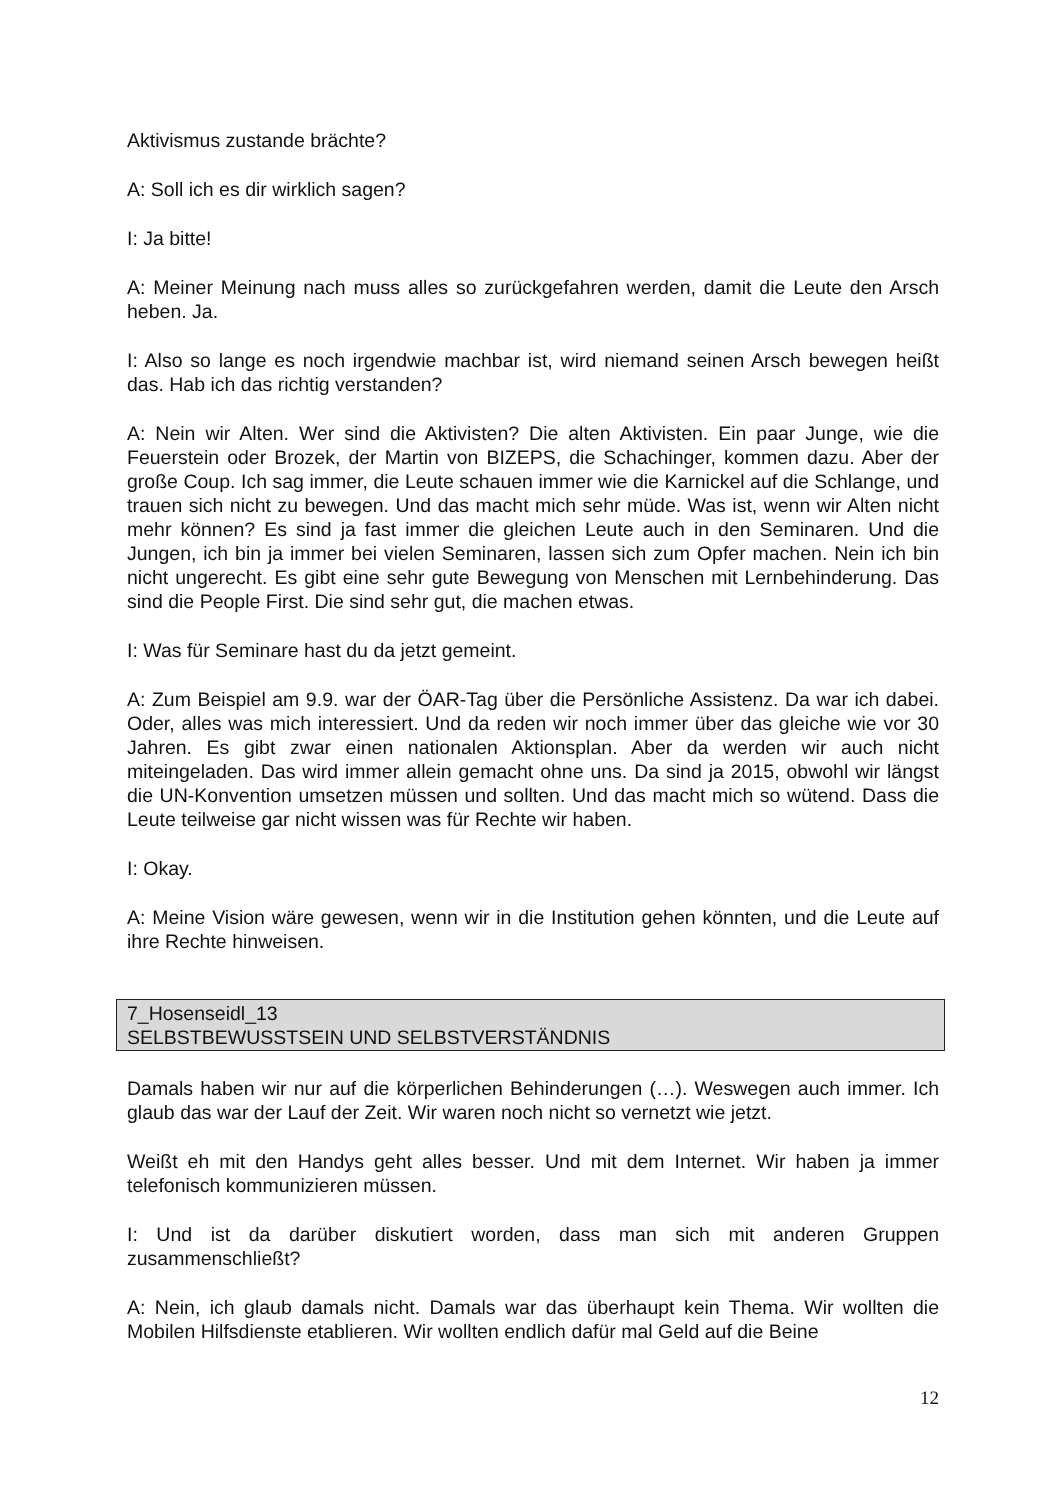Aktivismus zustande brächte?
A: Soll ich es dir wirklich sagen?
I: Ja bitte!
A: Meiner Meinung nach muss alles so zurückgefahren werden, damit die Leute den Arsch heben. Ja.
I: Also so lange es noch irgendwie machbar ist, wird niemand seinen Arsch bewegen heißt das. Hab ich das richtig verstanden?
A: Nein wir Alten. Wer sind die Aktivisten? Die alten Aktivisten. Ein paar Junge, wie die Feuerstein oder Brozek, der Martin von BIZEPS, die Schachinger, kommen dazu. Aber der große Coup. Ich sag immer, die Leute schauen immer wie die Karnickel auf die Schlange, und trauen sich nicht zu bewegen. Und das macht mich sehr müde. Was ist, wenn wir Alten nicht mehr können? Es sind ja fast immer die gleichen Leute auch in den Seminaren. Und die Jungen, ich bin ja immer bei vielen Seminaren, lassen sich zum Opfer machen. Nein ich bin nicht ungerecht. Es gibt eine sehr gute Bewegung von Menschen mit Lernbehinderung. Das sind die People First. Die sind sehr gut, die machen etwas.
I: Was für Seminare hast du da jetzt gemeint.
A: Zum Beispiel am 9.9. war der ÖAR-Tag über die Persönliche Assistenz. Da war ich dabei. Oder, alles was mich interessiert. Und da reden wir noch immer über das gleiche wie vor 30 Jahren. Es gibt zwar einen nationalen Aktionsplan. Aber da werden wir auch nicht miteingeladen. Das wird immer allein gemacht ohne uns. Da sind ja 2015, obwohl wir längst die UN-Konvention umsetzen müssen und sollten. Und das macht mich so wütend. Dass die Leute teilweise gar nicht wissen was für Rechte wir haben.
I: Okay.
A: Meine Vision wäre gewesen, wenn wir in die Institution gehen könnten, und die Leute auf ihre Rechte hinweisen.
7_Hosenseidl_13
SELBSTBEWUSSTSEIN UND SELBSTVERSTÄNDNIS
Damals haben wir nur auf die körperlichen Behinderungen (…). Weswegen auch immer. Ich glaub das war der Lauf der Zeit. Wir waren noch nicht so vernetzt wie jetzt.
Weißt eh mit den Handys geht alles besser. Und mit dem Internet. Wir haben ja immer telefonisch kommunizieren müssen.
I: Und ist da darüber diskutiert worden, dass man sich mit anderen Gruppen zusammenschließt?
A: Nein, ich glaub damals nicht. Damals war das überhaupt kein Thema. Wir wollten die Mobilen Hilfsdienste etablieren. Wir wollten endlich dafür mal Geld auf die Beine
12